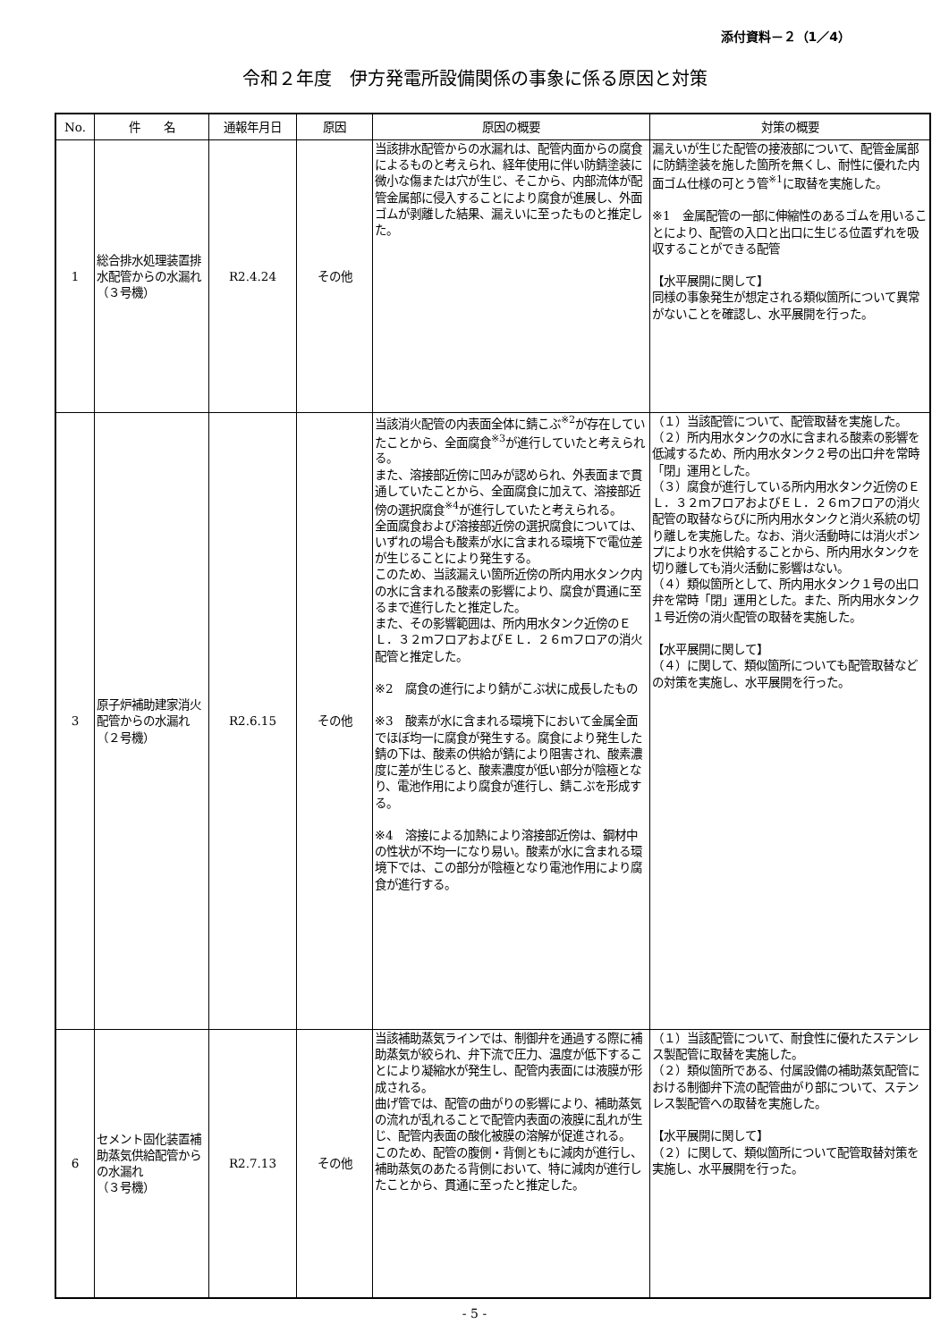添付資料－２（1／4）
令和２年度　伊方発電所設備関係の事象に係る原因と対策
| No. | 件 名 | 通報年月日 | 原因 | 原因の概要 | 対策の概要 |
| --- | --- | --- | --- | --- | --- |
| 1 | 総合排水処理装置排水配管からの水漏れ （３号機） | R2.4.24 | その他 | 当該排水配管からの水漏れは、配管内面からの腐食によるものと考えられ、経年使用に伴い防錆塗装に微小な傷または穴が生じ、そこから、内部流体が配管金属部に侵入することにより腐食が進展し、外面ゴムが剥離した結果、漏えいに至ったものと推定した。 | 漏えいが生じた配管の接液部について、配管金属部に防錆塗装を施した箇所を無くし、耐性に優れた内面ゴム仕様の可とう管<sup>※1</sup>に取替を実施した。 ※1 金属配管の一部に伸縮性のあるゴムを用いることにより、配管の入口と出口に生じる位置ずれを吸収することができる配管 【水平展開に関して】 同様の事象発生が想定される類似箇所について異常がないことを確認し、水平展開を行った。 |
| 3 | 原子炉補助建家消火配管からの水漏れ （２号機） | R2.6.15 | その他 | 当該消火配管の内表面全体に錆こぶ<sup>※2</sup>が存在していたことから、全面腐食<sup>※3</sup>が進行していたと考えられる。 また、溶接部近傍に凹みが認められ、外表面まで貫通していたことから、全面腐食に加えて、溶接部近傍の選択腐食<sup>※4</sup>が進行していたと考えられる。 全面腐食および溶接部近傍の選択腐食については、いずれの場合も酸素が水に含まれる環境下で電位差が生じることにより発生する。 このため、当該漏えい箇所近傍の所内用水タンク内の水に含まれる酸素の影響により、腐食が貫通に至るまで進行したと推定した。 また、その影響範囲は、所内用水タンク近傍のＥＬ．３２ｍフロアおよびＥＬ．２６ｍフロアの消火配管と推定した。 ※2 腐食の進行により錆がこぶ状に成長したもの ※3 酸素が水に含まれる環境下において金属全面でほぼ均一に腐食が発生する。腐食により発生した錆の下は、酸素の供給が錆により阻害され、酸素濃度に差が生じると、酸素濃度が低い部分が陰極となり、電池作用により腐食が進行し、錆こぶを形成する。 ※4 溶接による加熱により溶接部近傍は、鋼材中の性状が不均一になり易い。酸素が水に含まれる環境下では、この部分が陰極となり電池作用により腐食が進行する。 | （１）当該配管について、配管取替を実施した。 （２）所内用水タンクの水に含まれる酸素の影響を低減するため、所内用水タンク２号の出口弁を常時「閉」運用とした。 （３）腐食が進行している所内用水タンク近傍のＥＬ．３２ｍフロアおよびＥＬ．２６ｍフロアの消火配管の取替ならびに所内用水タンクと消火系統の切り離しを実施した。なお、消火活動時には消火ポンプにより水を供給することから、所内用水タンクを切り離しても消火活動に影響はない。 （４）類似箇所として、所内用水タンク１号の出口弁を常時「閉」運用とした。また、所内用水タンク１号近傍の消火配管の取替を実施した。 【水平展開に関して】 （４）に関して、類似箇所についても配管取替などの対策を実施し、水平展開を行った。 |
| 6 | セメント固化装置補助蒸気供給配管からの水漏れ （３号機） | R2.7.13 | その他 | 当該補助蒸気ラインでは、制御弁を通過する際に補助蒸気が絞られ、弁下流で圧力、温度が低下することにより凝縮水が発生し、配管内表面には液膜が形成される。 曲げ管では、配管の曲がりの影響により、補助蒸気の流れが乱れることで配管内表面の液膜に乱れが生じ、配管内表面の酸化被膜の溶解が促進される。 このため、配管の腹側・背側ともに減肉が進行し、補助蒸気のあたる背側において、特に減肉が進行したことから、貫通に至ったと推定した。 | （１）当該配管について、耐食性に優れたステンレス製配管に取替を実施した。 （２）類似箇所である、付属設備の補助蒸気配管における制御弁下流の配管曲がり部について、ステンレス製配管への取替を実施した。 【水平展開に関して】 （２）に関して、類似箇所について配管取替対策を実施し、水平展開を行った。 |
- 5 -